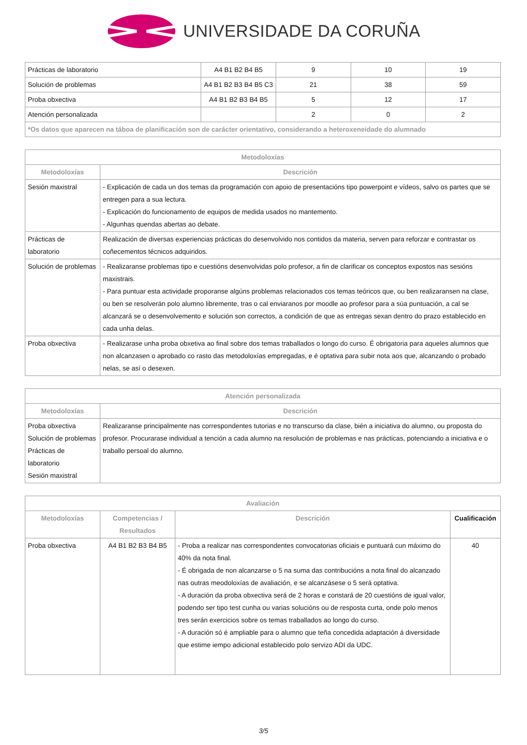UNIVERSIDADE DA CORUÑA
| Prácticas de laboratorio | A4 B1 B2 B4 B5 | 9 | 10 | 19 |
| Solución de problemas | A4 B1 B2 B3 B4 B5 C3 | 21 | 38 | 59 |
| Proba obxectiva | A4 B1 B2 B3 B4 B5 | 5 | 12 | 17 |
| Atención personalizada | | 2 | 0 | 2 |
| *Os datos que aparecen na táboa de planificación son de carácter orientativo, considerando a heteroxeneidade do alumnado | | | | |
| Metodoloxías | |
| --- | --- |
| Metodoloxías | Descrición |
| Sesión maxistral | - Explicación de cada un dos temas da programación con apoio de presentacións tipo powerpoint e vídeos, salvo os partes que se entregen para a sua lectura. - Explicación do funcionamento de equipos de medida usados no mantemento. - Algunhas quendas abertas ao debate. |
| Prácticas de laboratorio | Realización de diversas experiencias prácticas do desenvolvido nos contidos da materia, serven para reforzar e contrastar os coñecementos técnicos adquiridos. |
| Solución de problemas | - Realizaranse problemas tipo e cuestións desenvolvidas polo profesor, a fin de clarificar os conceptos expostos nas sesións maxistrais. - Para puntuar esta actividade proporanse algúns problemas relacionados cos temas teóricos que, ou ben realizaransen na clase, ou ben se resolverán polo alumno libremente, tras o cal enviaranos por moodle ao profesor para a súa puntuación, a cal se alcanzará se o desenvolvemento e solución son correctos, a condición de que as entregas sexan dentro do prazo establecido en cada unha delas. |
| Proba obxectiva | - Realizarase unha proba obxetiva ao final sobre dos temas traballados o longo do curso. É obrigatoria para aqueles alumnos que non alcanzasen o aprobado co rasto das metodoloxías empregadas, e é optativa para subir nota aos que, alcanzando o probado nelas, se así o desexen. |
| Atención personalizada | |
| --- | --- |
| Metodoloxías | Descrición |
| Proba obxectiva Solución de problemas Prácticas de laboratorio Sesión maxistral | Realizaranse principalmente nas correspondentes tutorias e no transcurso da clase, bién a iniciativa do alumno, ou proposta do profesor. Procurarase individual a tención a cada alumno na resolución de problemas e nas prácticas, potenciando a iniciativa e o traballo persoal do alumno. |
| Avaliación | | | |
| --- | --- | --- | --- |
| Metodoloxías | Competencias / Resultados | Descrición | Cualificación |
| Proba obxectiva | A4 B1 B2 B3 B4 B5 | - Proba a realizar nas correspondentes convocatorias oficiais e puntuará cun máximo do 40% da nota final. - É obrigada de non alcanzarse o 5 na suma das contribucións a nota final do alcanzado nas outras meodoloxías de avaliación, e se alcanzásese o 5 será optativa. - A duración da proba obxectiva será de 2 horas e constará de 20 cuestións de igual valor, podendo ser tipo test cunha ou varias solucións ou de resposta curta, onde polo menos tres serán exercicios sobre os temas traballados ao longo do curso. - A duración só é ampliable para o alumno que teña concedida adaptación á diversidade que estime iempo adicional establecido polo servizo ADI da UDC. | 40 |
3/5